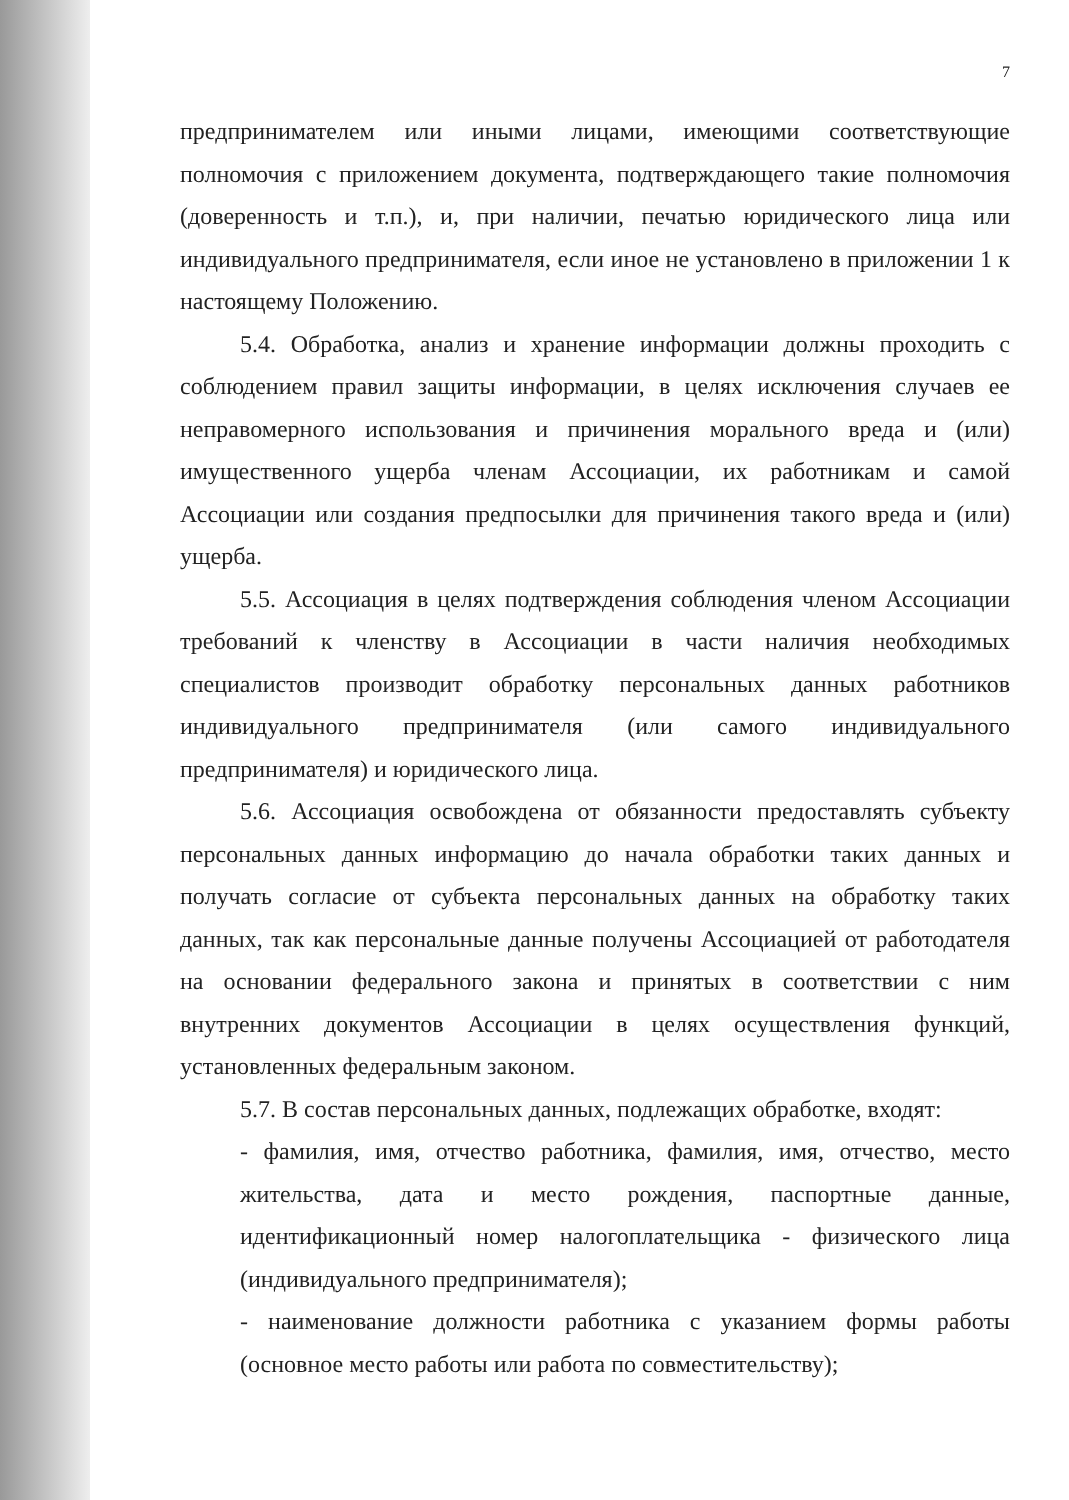7
предпринимателем или иными лицами, имеющими соответствующие полномочия с приложением документа, подтверждающего такие полномочия (доверенность и т.п.), и, при наличии, печатью юридического лица или индивидуального предпринимателя, если иное не установлено в приложении 1 к настоящему Положению.
5.4. Обработка, анализ и хранение информации должны проходить с соблюдением правил защиты информации, в целях исключения случаев ее неправомерного использования и причинения морального вреда и (или) имущественного ущерба членам Ассоциации, их работникам и самой Ассоциации или создания предпосылки для причинения такого вреда и (или) ущерба.
5.5. Ассоциация в целях подтверждения соблюдения членом Ассоциации требований к членству в Ассоциации в части наличия необходимых специалистов производит обработку персональных данных работников индивидуального предпринимателя (или самого индивидуального предпринимателя) и юридического лица.
5.6. Ассоциация освобождена от обязанности предоставлять субъекту персональных данных информацию до начала обработки таких данных и получать согласие от субъекта персональных данных на обработку таких данных, так как персональные данные получены Ассоциацией от работодателя на основании федерального закона и принятых в соответствии с ним внутренних документов Ассоциации в целях осуществления функций, установленных федеральным законом.
5.7. В состав персональных данных, подлежащих обработке, входят:
- фамилия, имя, отчество работника, фамилия, имя, отчество, место жительства, дата и место рождения, паспортные данные, идентификационный номер налогоплательщика - физического лица (индивидуального предпринимателя);
- наименование должности работника с указанием формы работы (основное место работы или работа по совместительству);